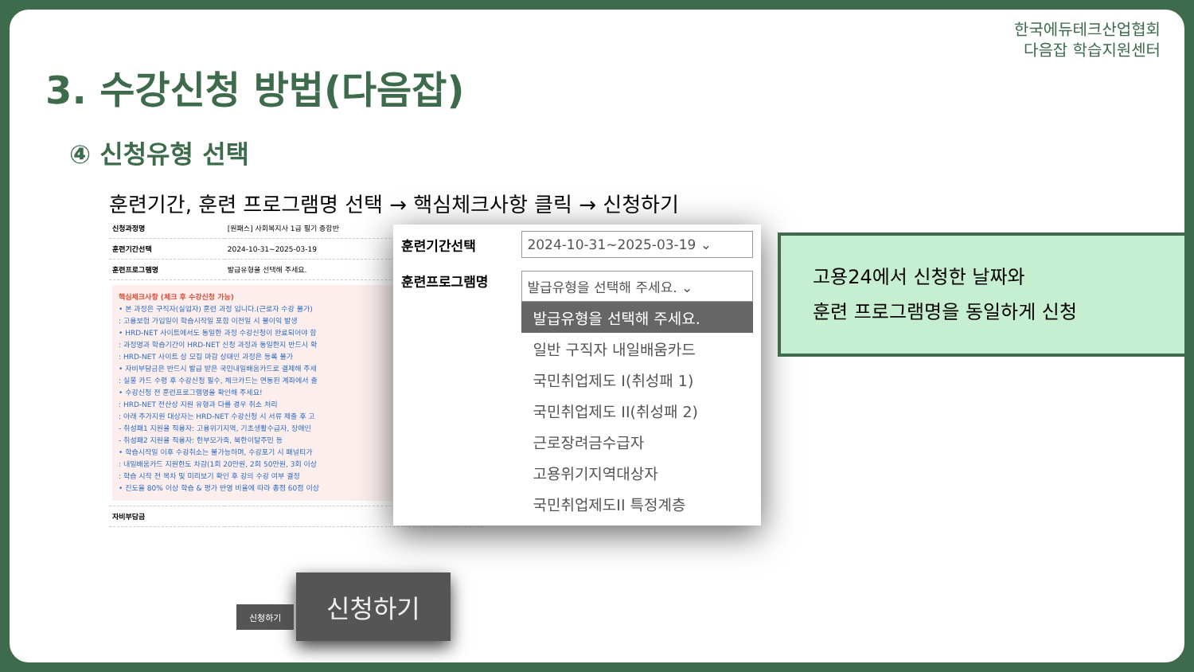한국에듀테크산업협회
다음잡 학습지원센터
3. 수강신청 방법(다음잡)
④ 신청유형 선택
훈련기간, 훈련 프로그램명 선택 → 핵심체크사항 클릭 → 신청하기
| 신청과정명 | [원패스] 사회복지사 1급 필기 종합반 |
| 훈련기간선택 | 2024-10-31~2025-03-19 |
| 훈련프로그램명 | 발급유형을 선택해 주세요. |
| 핵심체크사항 (체크 후 수강신청 가능) • 본 과정은 구직자(실업자) 훈련 과정 입니다.(근로자 수강 불가) : 고용보험 가입일이 학습시작일 포함 이전일 시 불이익 발생 • HRD-NET 사이트에서도 동일한 과정 수강신청이 완료되어야 합 : 과정명과 학습기간이 HRD-NET 신청 과정과 동일한지 반드시 확 : HRD-NET 사이트 상 모집 마감 상태인 과정은 등록 불가 • 자비부담금은 반드시 발급 받은 국민내일배움카드로 결제해 주세 : 실물 카드 수령 후 수강신청 필수, 체크카드는 연동된 계좌에서 출 • 수강신청 전 훈련프로그램명을 확인해 주세요! : HRD-NET 전산상 지원 유형과 다를 경우 취소 처리 : 아래 추가지원 대상자는 HRD-NET 수강신청 시 서류 제출 후 고 - 취성패1 지원율 적용자: 고용위기지역, 기초생활수급자, 장애인 - 취성패2 지원율 적용자: 한부모가족, 북한이탈주민 등 • 학습시작일 이후 수강취소는 불가능하며, 수강포기 시 패널티가 : 내일배움카드 지원한도 차감(1회 20만원, 2회 50만원, 3회 이상 : 학습 시작 전 목차 및 미리보기 확인 후 강의 수강 여부 결정 • 진도율 80% 이상 학습 & 평가 반영 비율에 따라 총점 60점 이상 | |
| 자비부담금 | |
신청하기
신청하기
| 훈련기간선택 | 2024-10-31~2025-03-19 ⌄ |
| 훈련프로그램명 | 발급유형을 선택해 주세요. ⌄ 발급유형을 선택해 주세요. 일반 구직자 내일배움카드 국민취업제도 I(취성패 1) 국민취업제도 II(취성패 2) 근로장려금수급자 고용위기지역대상자 국민취업제도II 특정계층 |
고용24에서 신청한 날짜와
훈련 프로그램명을 동일하게 신청